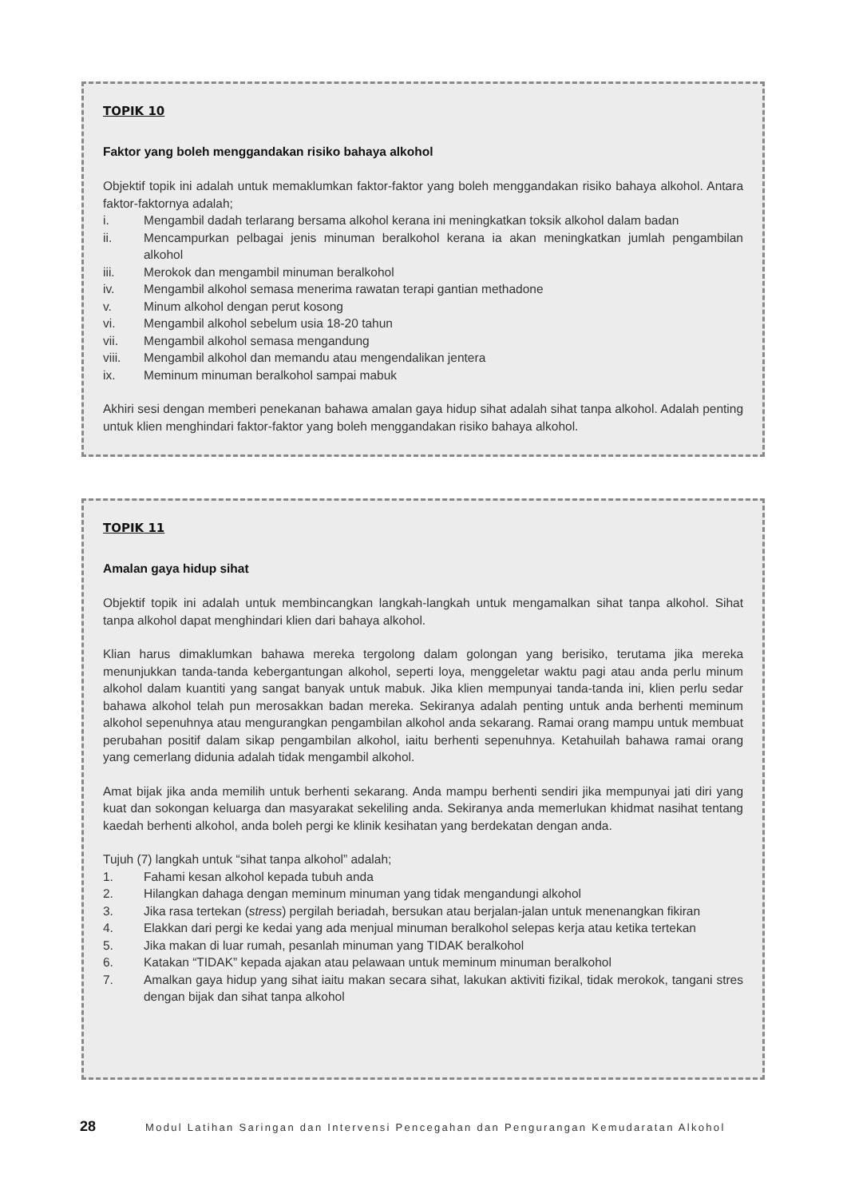TOPIK 10
Faktor yang boleh menggandakan risiko bahaya alkohol
Objektif topik ini adalah untuk memaklumkan faktor-faktor yang boleh menggandakan risiko bahaya alkohol. Antara faktor-faktornya adalah;
i. Mengambil dadah terlarang bersama alkohol kerana ini meningkatkan toksik alkohol dalam badan
ii. Mencampurkan pelbagai jenis minuman beralkohol kerana ia akan meningkatkan jumlah pengambilan alkohol
iii. Merokok dan mengambil minuman beralkohol
iv. Mengambil alkohol semasa menerima rawatan terapi gantian methadone
v. Minum alkohol dengan perut kosong
vi. Mengambil alkohol sebelum usia 18-20 tahun
vii. Mengambil alkohol semasa mengandung
viii. Mengambil alkohol dan memandu atau mengendalikan jentera
ix. Meminum minuman beralkohol sampai mabuk
Akhiri sesi dengan memberi penekanan bahawa amalan gaya hidup sihat adalah sihat tanpa alkohol. Adalah penting untuk klien menghindari faktor-faktor yang boleh menggandakan risiko bahaya alkohol.
TOPIK 11
Amalan gaya hidup sihat
Objektif topik ini adalah untuk membincangkan langkah-langkah untuk mengamalkan sihat tanpa alkohol. Sihat tanpa alkohol dapat menghindari klien dari bahaya alkohol.
Klian harus dimaklumkan bahawa mereka tergolong dalam golongan yang berisiko, terutama jika mereka menunjukkan tanda-tanda kebergantungan alkohol, seperti loya, menggeletar waktu pagi atau anda perlu minum alkohol dalam kuantiti yang sangat banyak untuk mabuk. Jika klien mempunyai tanda-tanda ini, klien perlu sedar bahawa alkohol telah pun merosakkan badan mereka. Sekiranya adalah penting untuk anda berhenti meminum alkohol sepenuhnya atau mengurangkan pengambilan alkohol anda sekarang. Ramai orang mampu untuk membuat perubahan positif dalam sikap pengambilan alkohol, iaitu berhenti sepenuhnya. Ketahuilah bahawa ramai orang yang cemerlang didunia adalah tidak mengambil alkohol.
Amat bijak jika anda memilih untuk berhenti sekarang. Anda mampu berhenti sendiri jika mempunyai jati diri yang kuat dan sokongan keluarga dan masyarakat sekeliling anda. Sekiranya anda memerlukan khidmat nasihat tentang kaedah berhenti alkohol, anda boleh pergi ke klinik kesihatan yang berdekatan dengan anda.
Tujuh (7) langkah untuk “sihat tanpa alkohol” adalah;
1. Fahami kesan alkohol kepada tubuh anda
2. Hilangkan dahaga dengan meminum minuman yang tidak mengandungi alkohol
3. Jika rasa tertekan (stress) pergilah beriadah, bersukan atau berjalan-jalan untuk menenangkan fikiran
4. Elakkan dari pergi ke kedai yang ada menjual minuman beralkohol selepas kerja atau ketika tertekan
5. Jika makan di luar rumah, pesanlah minuman yang TIDAK beralkohol
6. Katakan “TIDAK” kepada ajakan atau pelawaan untuk meminum minuman beralkohol
7. Amalkan gaya hidup yang sihat iaitu makan secara sihat, lakukan aktiviti fizikal, tidak merokok, tangani stres dengan bijak dan sihat tanpa alkohol
28 Modul Latihan Saringan dan Intervensi Pencegahan dan Pengurangan Kemudaratan Alkohol